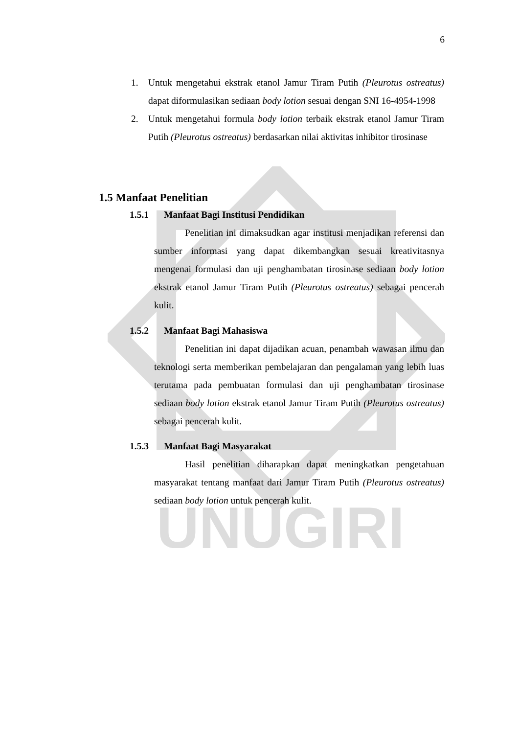UNUGIRI
6
1. Untuk mengetahui ekstrak etanol Jamur Tiram Putih (Pleurotus ostreatus) dapat diformulasikan sediaan body lotion sesuai dengan SNI 16-4954-1998
2. Untuk mengetahui formula body lotion terbaik ekstrak etanol Jamur Tiram Putih (Pleurotus ostreatus) berdasarkan nilai aktivitas inhibitor tirosinase
1.5 Manfaat Penelitian
1.5.1 Manfaat Bagi Institusi Pendidikan
Penelitian ini dimaksudkan agar institusi menjadikan referensi dan sumber informasi yang dapat dikembangkan sesuai kreativitasnya mengenai formulasi dan uji penghambatan tirosinase sediaan body lotion ekstrak etanol Jamur Tiram Putih (Pleurotus ostreatus) sebagai pencerah kulit.
1.5.2 Manfaat Bagi Mahasiswa
Penelitian ini dapat dijadikan acuan, penambah wawasan ilmu dan teknologi serta memberikan pembelajaran dan pengalaman yang lebih luas terutama pada pembuatan formulasi dan uji penghambatan tirosinase sediaan body lotion ekstrak etanol Jamur Tiram Putih (Pleurotus ostreatus) sebagai pencerah kulit.
1.5.3 Manfaat Bagi Masyarakat
Hasil penelitian diharapkan dapat meningkatkan pengetahuan masyarakat tentang manfaat dari Jamur Tiram Putih (Pleurotus ostreatus) sediaan body lotion untuk pencerah kulit.